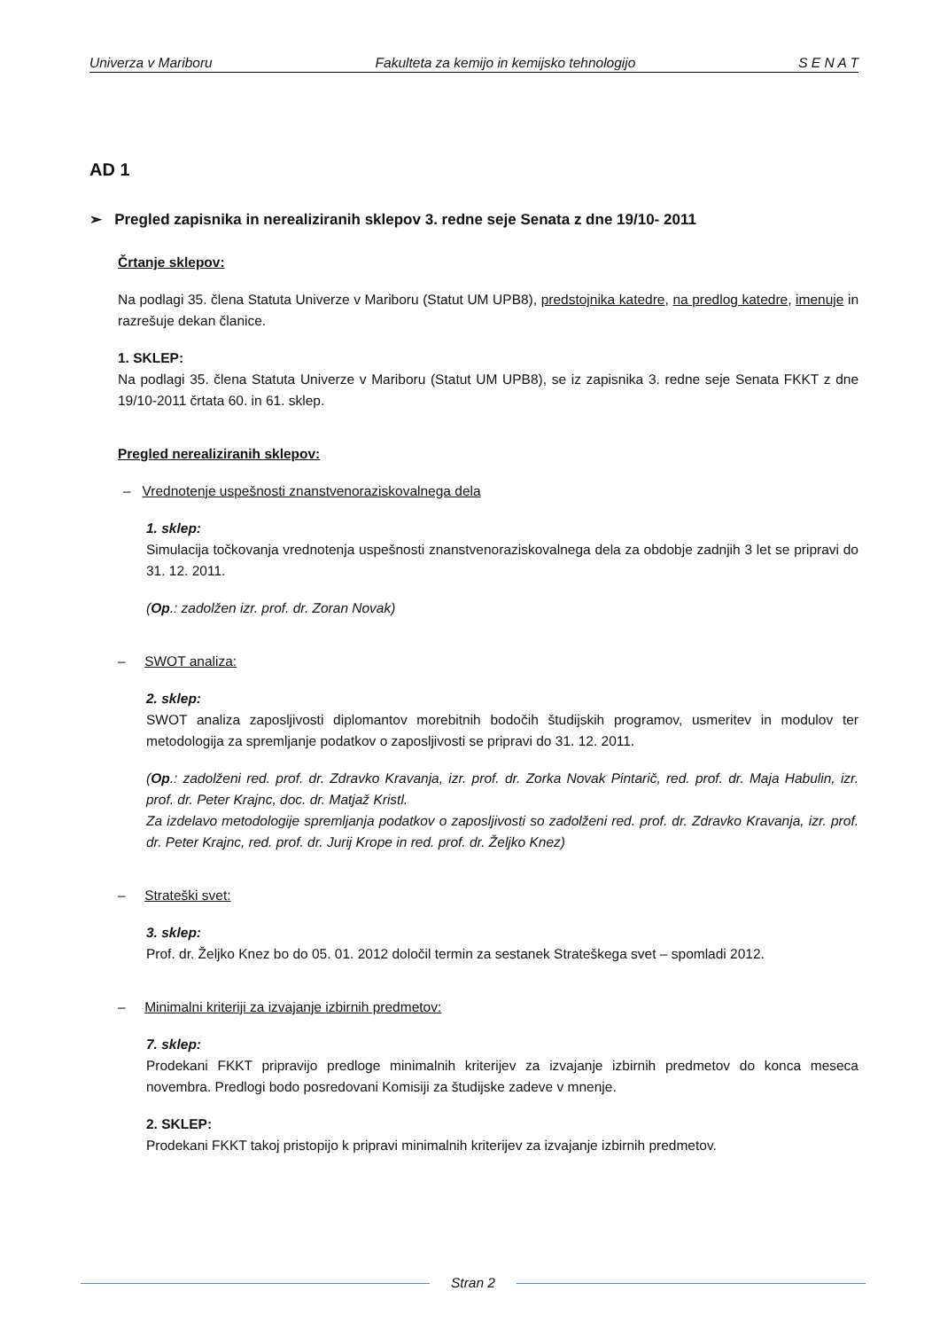Univerza v Mariboru Fakulteta za kemijo in kemijsko tehnologijo S E N A T
AD 1
➢ Pregled zapisnika in nerealiziranih sklepov 3. redne seje Senata z dne 19/10- 2011
Črtanje sklepov:
Na podlagi 35. člena Statuta Univerze v Mariboru (Statut UM UPB8), predstojnika katedre, na predlog katedre, imenuje in razrešuje dekan članice.
1. SKLEP:
Na podlagi 35. člena Statuta Univerze v Mariboru (Statut UM UPB8), se iz zapisnika 3. redne seje Senata FKKT z dne 19/10-2011 črtata 60. in 61. sklep.
Pregled nerealiziranih sklepov:
– Vrednotenje uspešnosti znanstvenoraziskovalnega dela
1. sklep:
Simulacija točkovanja vrednotenja uspešnosti znanstvenoraziskovalnega dela za obdobje zadnjih 3 let se pripravi do 31. 12. 2011.
(Op.: zadolžen izr. prof. dr. Zoran Novak)
– SWOT analiza:
2. sklep:
SWOT analiza zaposljivosti diplomantov morebitnih bodočih študijskih programov, usmeritev in modulov ter metodologija za spremljanje podatkov o zaposljivosti se pripravi do 31. 12. 2011.
(Op.: zadolženi red. prof. dr. Zdravko Kravanja, izr. prof. dr. Zorka Novak Pintarič, red. prof. dr. Maja Habulin, izr. prof. dr. Peter Krajnc, doc. dr. Matjaž Kristl.
Za izdelavo metodologije spremljanja podatkov o zaposljivosti so zadolženi red. prof. dr. Zdravko Kravanja, izr. prof. dr. Peter Krajnc, red. prof. dr. Jurij Krope in red. prof. dr. Željko Knez)
– Strateški svet:
3. sklep:
Prof. dr. Željko Knez bo do 05. 01. 2012 določil termin za sestanek Strateškega svet – spomladi 2012.
– Minimalni kriteriji za izvajanje izbirnih predmetov:
7. sklep:
Prodekani FKKT pripravijo predloge minimalnih kriterijev za izvajanje izbirnih predmetov do konca meseca novembra. Predlogi bodo posredovani Komisiji za študijske zadeve v mnenje.
2. SKLEP:
Prodekani FKKT takoj pristopijo k pripravi minimalnih kriterijev za izvajanje izbirnih predmetov.
Stran 2